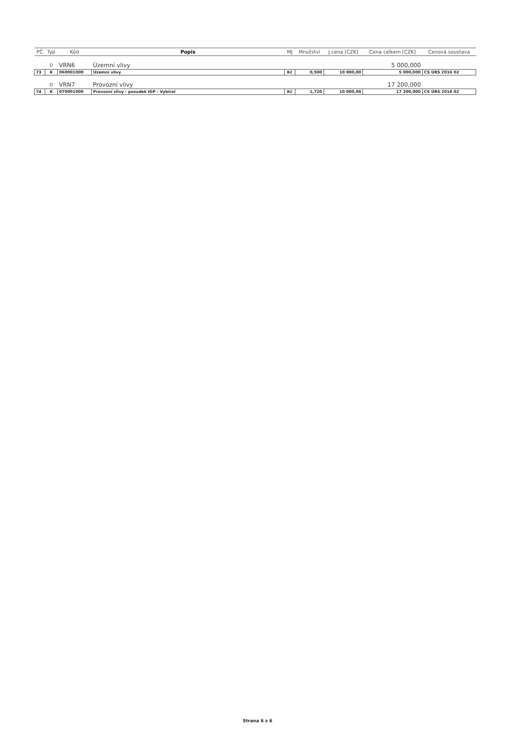| PČ | Typ | Kód | Popis | MJ | Množství | J.cena [CZK] | Cena celkem [CZK] | Cenová soustava |
| --- | --- | --- | --- | --- | --- | --- | --- | --- |
| | D | VRN6 | Územní vlivy | | | | 5 000,000 | |
| 73 | K | 060001000 | Územní vlivy | Kč | 0,500 | 10 000,00 | 5 000,000 | CS ÚRS 2016 02 |
| | D | VRN7 | Provozní vlivy | | | | 17 200,000 | |
| 74 | K | 070001000 | Provozní vlivy - posudek IGP - Vybíral | Kč | 1,720 | 10 000,00 | 17 200,000 | CS ÚRS 2016 02 |
Strana 6 z 6